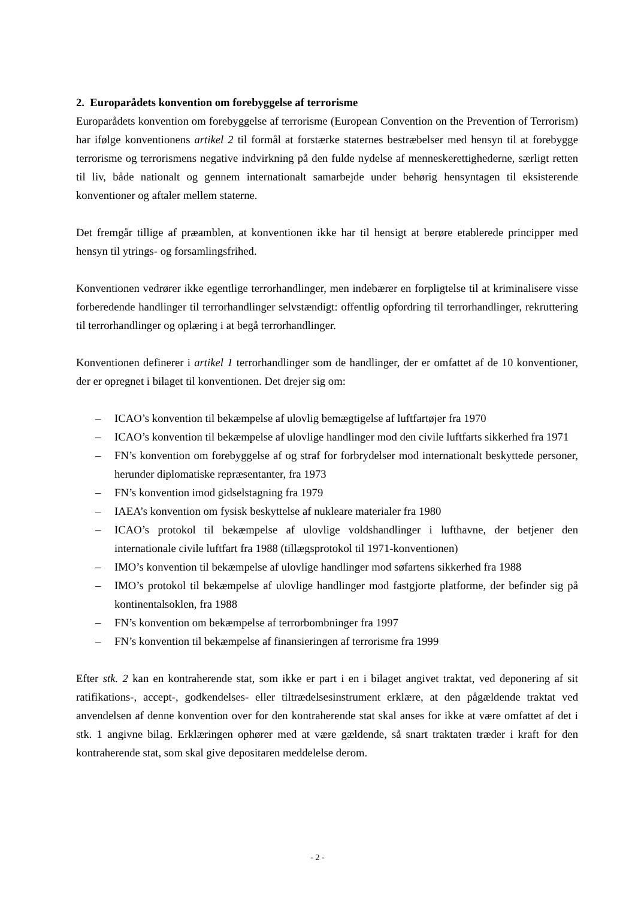2. Europarådets konvention om forebyggelse af terrorisme
Europarådets konvention om forebyggelse af terrorisme (European Convention on the Prevention of Terrorism) har ifølge konventionens artikel 2 til formål at forstærke staternes bestræbelser med hensyn til at forebygge terrorisme og terrorismens negative indvirkning på den fulde nydelse af menneskerettighederne, særligt retten til liv, både nationalt og gennem internationalt samarbejde under behørig hensyntagen til eksisterende konventioner og aftaler mellem staterne.
Det fremgår tillige af præamblen, at konventionen ikke har til hensigt at berøre etablerede principper med hensyn til ytrings- og forsamlingsfrihed.
Konventionen vedrører ikke egentlige terrorhandlinger, men indebærer en forpligtelse til at kriminalisere visse forberedende handlinger til terrorhandlinger selvstændigt: offentlig opfordring til terrorhandlinger, rekruttering til terrorhandlinger og oplæring i at begå terrorhandlinger.
Konventionen definerer i artikel 1 terrorhandlinger som de handlinger, der er omfattet af de 10 konventioner, der er opregnet i bilaget til konventionen. Det drejer sig om:
– ICAO’s konvention til bekæmpelse af ulovlig bemægtigelse af luftfartøjer fra 1970
– ICAO’s konvention til bekæmpelse af ulovlige handlinger mod den civile luftfarts sikkerhed fra 1971
– FN’s konvention om forebyggelse af og straf for forbrydelser mod internationalt beskyttede personer, herunder diplomatiske repræsentanter, fra 1973
– FN’s konvention imod gidselstagning fra 1979
– IAEA’s konvention om fysisk beskyttelse af nukleare materialer fra 1980
– ICAO’s protokol til bekæmpelse af ulovlige voldshandlinger i lufthavne, der betjener den internationale civile luftfart fra 1988 (tillægsprotokol til 1971-konventionen)
– IMO’s konvention til bekæmpelse af ulovlige handlinger mod søfartens sikkerhed fra 1988
– IMO’s protokol til bekæmpelse af ulovlige handlinger mod fastgjorte platforme, der befinder sig på kontinentalsoklen, fra 1988
– FN’s konvention om bekæmpelse af terrorbombninger fra 1997
– FN’s konvention til bekæmpelse af finansieringen af terrorisme fra 1999
Efter stk. 2 kan en kontraherende stat, som ikke er part i en i bilaget angivet traktat, ved deponering af sit ratifikations-, accept-, godkendelses- eller tiltrædelsesinstrument erklære, at den pågældende traktat ved anvendelsen af denne konvention over for den kontraherende stat skal anses for ikke at være omfattet af det i stk. 1 angivne bilag. Erklæringen ophører med at være gældende, så snart traktaten træder i kraft for den kontraherende stat, som skal give depositaren meddelelse derom.
- 2 -